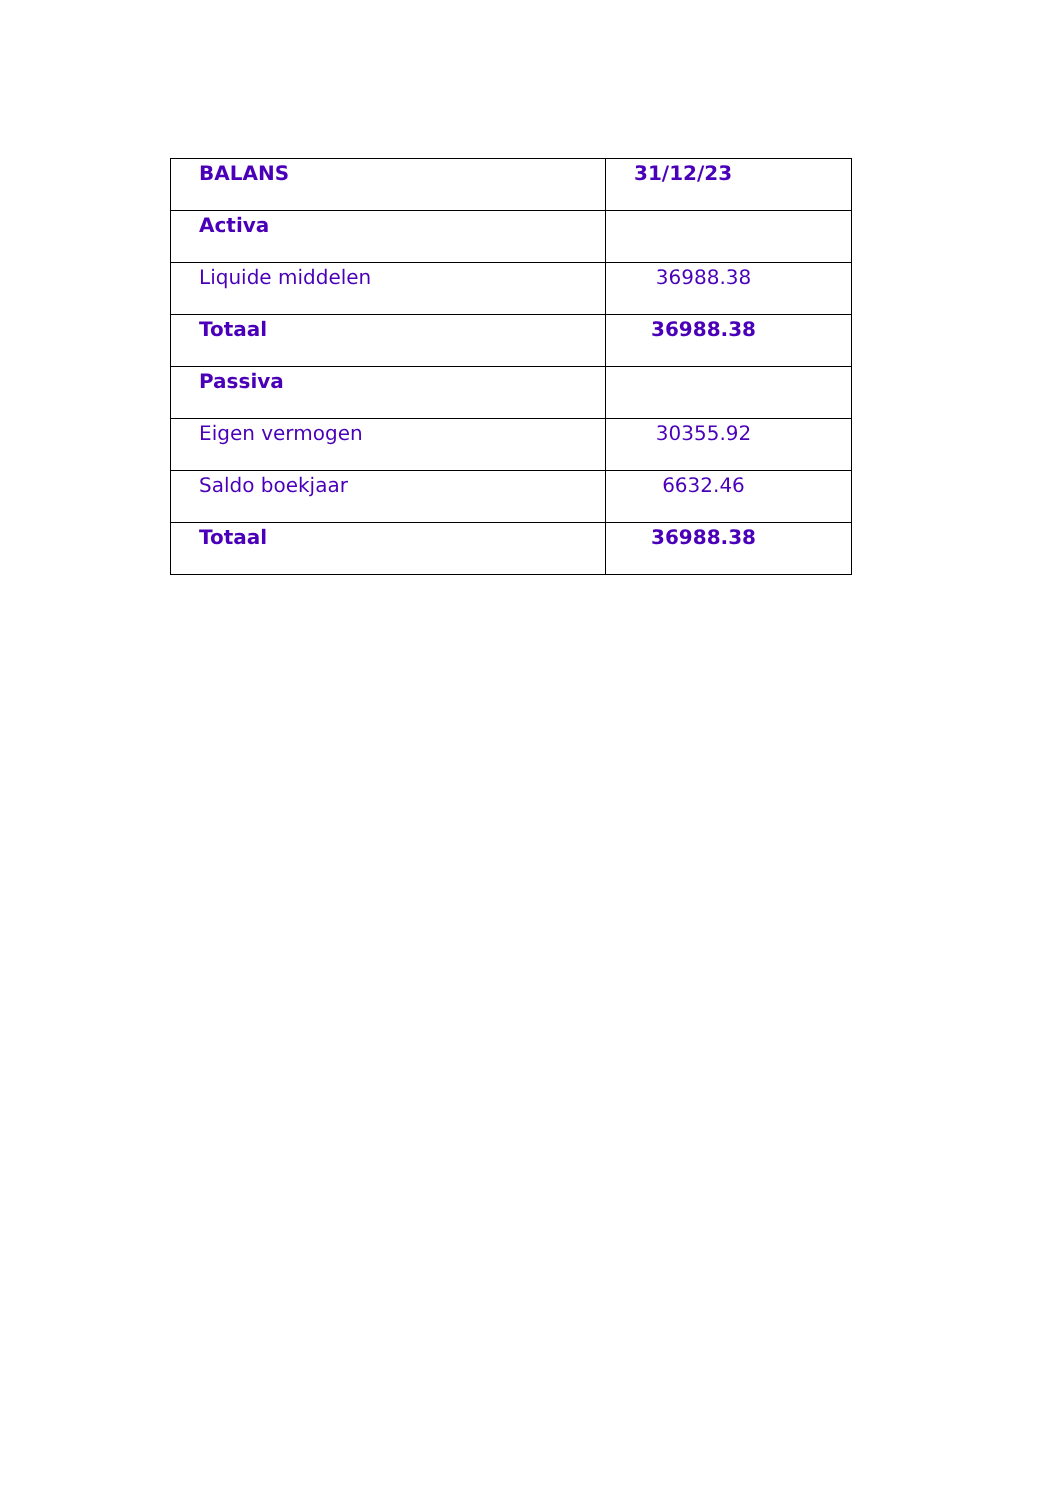| BALANS | 31/12/23 |
| --- | --- |
| Activa | |
| Liquide middelen | 36988.38 |
| Totaal | 36988.38 |
| Passiva | |
| Eigen vermogen | 30355.92 |
| Saldo boekjaar | 6632.46 |
| Totaal | 36988.38 |